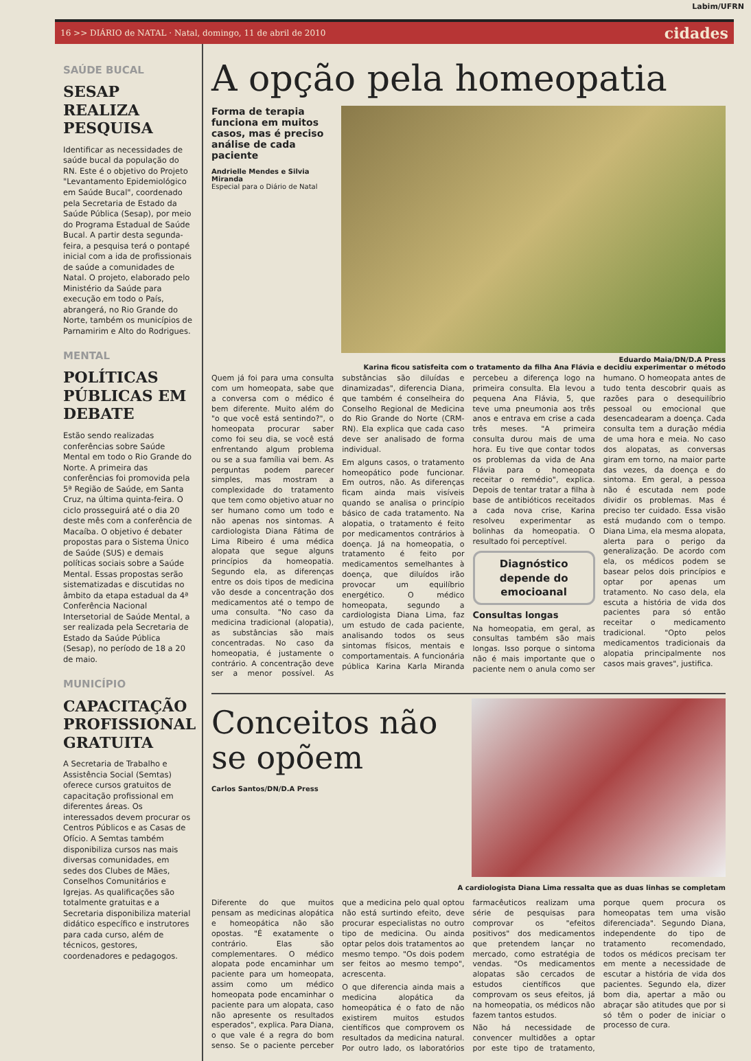Labim/UFRN
16 >> DIÁRIO de NATAL · Natal, domingo, 11 de abril de 2010 cidades
SAÚDE BUCAL
SESAP REALIZA PESQUISA
Identificar as necessidades de saúde bucal da população do RN. Este é o objetivo do Projeto "Levantamento Epidemiológico em Saúde Bucal", coordenado pela Secretaria de Estado da Saúde Pública (Sesap), por meio do Programa Estadual de Saúde Bucal. A partir desta segunda-feira, a pesquisa terá o pontapé inicial com a ida de profissionais de saúde a comunidades de Natal. O projeto, elaborado pelo Ministério da Saúde para execução em todo o País, abrangerá, no Rio Grande do Norte, também os municípios de Parnamirim e Alto do Rodrigues.
MENTAL
POLÍTICAS PÚBLICAS EM DEBATE
Estão sendo realizadas conferências sobre Saúde Mental em todo o Rio Grande do Norte. A primeira das conferências foi promovida pela 5ª Região de Saúde, em Santa Cruz, na última quinta-feira. O ciclo prosseguirá até o dia 20 deste mês com a conferência de Macaíba. O objetivo é debater propostas para o Sistema Único de Saúde (SUS) e demais políticas sociais sobre a Saúde Mental. Essas propostas serão sistematizadas e discutidas no âmbito da etapa estadual da 4ª Conferência Nacional Intersetorial de Saúde Mental, a ser realizada pela Secretaria de Estado da Saúde Pública (Sesap), no período de 18 a 20 de maio.
MUNICÍPIO
CAPACITAÇÃO PROFISSIONAL GRATUITA
A Secretaria de Trabalho e Assistência Social (Semtas) oferece cursos gratuitos de capacitação profissional em diferentes áreas. Os interessados devem procurar os Centros Públicos e as Casas de Ofício. A Semtas também disponibiliza cursos nas mais diversas comunidades, em sedes dos Clubes de Mães, Conselhos Comunitários e Igrejas. As qualificações são totalmente gratuitas e a Secretaria disponibiliza material didático específico e instrutores para cada curso, além de técnicos, gestores, coordenadores e pedagogos.
A opção pela homeopatia
Forma de terapia funciona em muitos casos, mas é preciso análise de cada paciente
Andrielle Mendes e Silvia Miranda
Especial para o Diário de Natal
Eduardo Maia/DN/D.A Press
Karina ficou satisfeita com o tratamento da filha Ana Flávia e decidiu experimentar o método
Quem já foi para uma consulta com um homeopata, sabe que a conversa com o médico é bem diferente. Muito além do "o que você está sentindo?", o homeopata procurar saber como foi seu dia, se você está enfrentando algum problema ou se a sua família vai bem. As perguntas podem parecer simples, mas mostram a complexidade do tratamento que tem como objetivo atuar no ser humano como um todo e não apenas nos sintomas. A cardiologista Diana Fátima de Lima Ribeiro é uma médica alopata que segue alguns princípios da homeopatia. Segundo ela, as diferenças entre os dois tipos de medicina vão desde a concentração dos medicamentos até o tempo de uma consulta. "No caso da medicina tradicional (alopatia), as substâncias são mais concentradas. No caso da homeopatia, é justamente o contrário. A concentração deve ser a menor possível. As substâncias são diluídas e dinamizadas", diferencia Diana, que também é conselheira do Conselho Regional de Medicina do Rio Grande do Norte (CRM-RN). Ela explica que cada caso deve ser analisado de forma individual.
Em alguns casos, o tratamento homeopático pode funcionar. Em outros, não. As diferenças ficam ainda mais visíveis quando se analisa o princípio básico de cada tratamento. Na alopatia, o tratamento é feito por medicamentos contrários à doença. Já na homeopatia, o tratamento é feito por medicamentos semelhantes à doença, que diluídos irão provocar um equilíbrio energético. O médico homeopata, segundo a cardiologista Diana Lima, faz um estudo de cada paciente, analisando todos os seus sintomas físicos, mentais e comportamentais. A funcionária pública Karina Karla Miranda percebeu a diferença logo na primeira consulta. Ela levou a pequena Ana Flávia, 5, que teve uma pneumonia aos três anos e entrava em crise a cada três meses. "A primeira consulta durou mais de uma hora. Eu tive que contar todos os problemas da vida de Ana Flávia para o homeopata receitar o remédio", explica. Depois de tentar tratar a filha à base de antibióticos receitados a cada nova crise, Karina resolveu experimentar as bolinhas da homeopatia. O resultado foi perceptível.
Diagnóstico depende do emocioanal
Consultas longas
Na homeopatia, em geral, as consultas também são mais longas. Isso porque o sintoma não é mais importante que o paciente nem o anula como ser humano. O homeopata antes de tudo tenta descobrir quais as razões para o desequilíbrio pessoal ou emocional que desencadearam a doença. Cada consulta tem a duração média de uma hora e meia. No caso dos alopatas, as conversas giram em torno, na maior parte das vezes, da doença e do sintoma. Em geral, a pessoa não é escutada nem pode dividir os problemas. Mas é preciso ter cuidado. Essa visão está mudando com o tempo. Diana Lima, ela mesma alopata, alerta para o perigo da generalização. De acordo com ela, os médicos podem se basear pelos dois princípios e optar por apenas um tratamento. No caso dela, ela escuta a história de vida dos pacientes para só então receitar o medicamento tradicional. "Opto pelos medicamentos tradicionais da alopatia principalmente nos casos mais graves", justifica.
Conceitos não
se opõem
Carlos Santos/DN/D.A Press
A cardiologista Diana Lima ressalta que as duas linhas se completam
Diferente do que muitos pensam as medicinas alopática e homeopática não são opostas. "É exatamente o contrário. Elas são complementares. O médico alopata pode encaminhar um paciente para um homeopata, assim como um médico homeopata pode encaminhar o paciente para um alopata, caso não apresente os resultados esperados", explica. Para Diana, o que vale é a regra do bom senso. Se o paciente perceber que a medicina pelo qual optou não está surtindo efeito, deve procurar especialistas no outro tipo de medicina. Ou ainda optar pelos dois tratamentos ao mesmo tempo. "Os dois podem ser feitos ao mesmo tempo", acrescenta.
O que diferencia ainda mais a medicina alopática da homeopática é o fato de não existirem muitos estudos científicos que comprovem os resultados da medicina natural. Por outro lado, os laboratórios farmacêuticos realizam uma série de pesquisas para comprovar os "efeitos positivos" dos medicamentos que pretendem lançar no mercado, como estratégia de vendas. "Os medicamentos alopatas são cercados de estudos científicos que comprovam os seus efeitos, já na homeopatia, os médicos não fazem tantos estudos.
Não há necessidade de convencer multidões a optar por este tipo de tratamento, porque quem procura os homeopatas tem uma visão diferenciada". Segundo Diana, independente do tipo de tratamento recomendado, todos os médicos precisam ter em mente a necessidade de escutar a história de vida dos pacientes. Segundo ela, dizer bom dia, apertar a mão ou abraçar são atitudes que por si só têm o poder de iniciar o processo de cura.